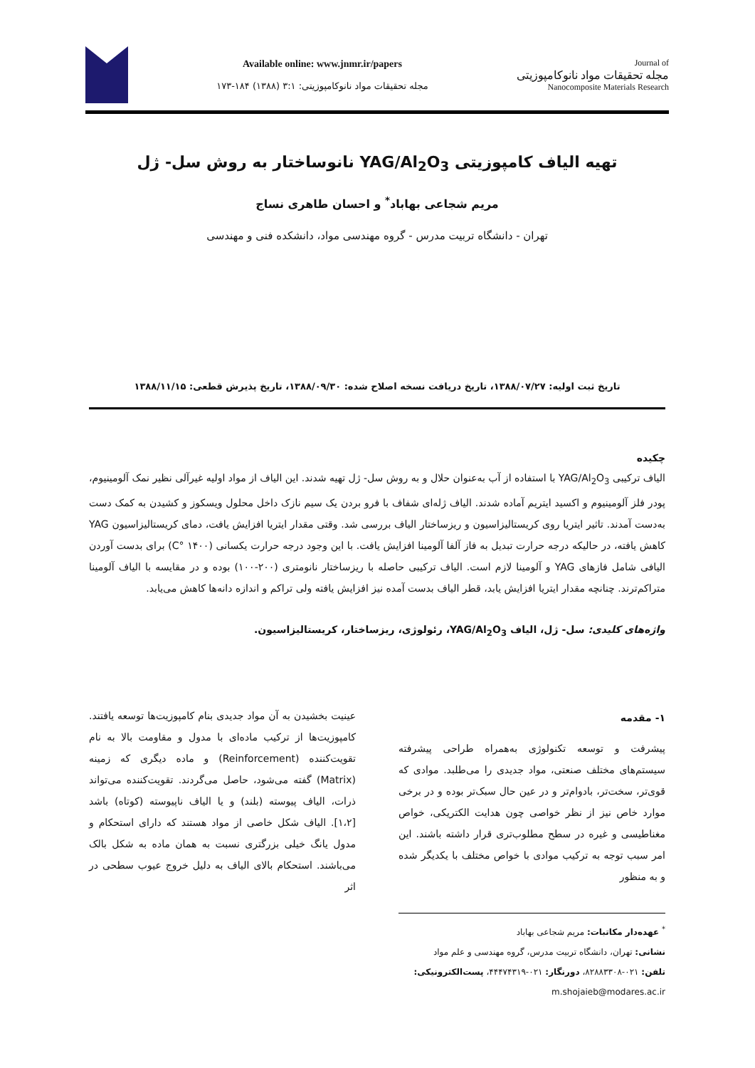Available online: www.jnmr.ir/papers
مجله تحقیقات مواد نانوکامپوزیتی: ۳:۱ (۱۳۸۸) ۱۸۴-۱۷۳
Journal of
مجله تحقیقات مواد نانوکامپوزیتی
Nanocomposite Materials Research
تهیه الیاف کامپوزیتی YAG/Al<sub>2</sub>O<sub>3</sub> نانوساختار به روش سل- ژل
مریم شجاعی بهاباد<sup>*</sup> و احسان طاهری نساج
تهران - دانشگاه تربیت مدرس - گروه مهندسی مواد، دانشکده فنی و مهندسی
تاریخ ثبت اولیه: ۱۳۸۸/۰۷/۲۷، تاریخ دریافت نسخه اصلاح شده: ۱۳۸۸/۰۹/۳۰، تاریخ پذیرش قطعی: ۱۳۸۸/۱۱/۱۵
چکیده
الیاف ترکیبی YAG/Al<sub>2</sub>O<sub>3</sub> با استفاده از آب به‌عنوان حلال و به روش سل- ژل تهیه شدند. این الیاف از مواد اولیه غیرآلی نظیر نمک آلومینیوم، پودر فلز آلومینیوم و اکسید ایتریم آماده شدند. الیاف ژله‌ای شفاف با فرو بردن یک سیم نازک داخل محلول ویسکوز و کشیدن به کمک دست به‌دست آمدند. تاثیر ایتریا روی کریستالیزاسیون و ریزساختار الیاف بررسی شد. وقتی مقدار ایتریا افزایش یافت، دمای کریستالیزاسیون YAG کاهش یافته، در حالیکه درجه حرارت تبدیل به فاز آلفا آلومینا افزایش یافت. با این وجود درجه حرارت یکسانی (۱۴۰۰ °C) برای بدست آوردن الیافی شامل فازهای YAG و آلومینا لازم است. الیاف ترکیبی حاصله با ریزساختار نانومتری (۲۰۰-۱۰۰) بوده و در مقایسه با الیاف آلومینا متراکم‌ترند. چنانچه مقدار ایتریا افزایش یابد، قطر الیاف بدست آمده نیز افزایش یافته ولی تراکم و اندازه دانه‌ها کاهش می‌یابد.
واژه‌های کلیدی: سل- ژل، الیاف YAG/Al<sub>2</sub>O<sub>3</sub>، رئولوژی، ریزساختار، کریستالیزاسیون.
۱- مقدمه
پیشرفت و توسعه تکنولوژی به‌همراه طراحی پیشرفته سیستم‌های مختلف صنعتی، مواد جدیدی را می‌طلبد. موادی که قوی‌تر، سخت‌تر، بادوام‌تر و در عین حال سبک‌تر بوده و در برخی موارد خاص نیز از نظر خواصی چون هدایت الکتریکی، خواص مغناطیسی و غیره در سطح مطلوب‌تری قرار داشته باشند. این امر سبب توجه به ترکیب موادی با خواص مختلف با یکدیگر شده و به منظور
عینیت بخشیدن به آن مواد جدیدی بنام کامپوزیت‌ها توسعه یافتند. کامپوزیت‌ها از ترکیب ماده‌ای با مدول و مقاومت بالا به نام تقویت‌کننده (Reinforcement) و ماده دیگری که زمینه (Matrix) گفته می‌شود، حاصل می‌گردند. تقویت‌کننده می‌تواند ذرات، الیاف پیوسته (بلند) و یا الیاف ناپیوسته (کوتاه) باشد [۱،۲]. الیاف شکل خاصی از مواد هستند که دارای استحکام و مدول یانگ خیلی بزرگتری نسبت به همان ماده به شکل بالک می‌باشند. استحکام بالای الیاف به دلیل خروج عیوب سطحی در اثر
<sup>*</sup> عهده‌دار مکاتبات: مریم شجاعی بهاباد
نشانی: تهران، دانشگاه تربیت مدرس، گروه مهندسی و علم مواد
تلفن: ۰۲۱-۸۲۸۸۳۳۰۸، دورنگار: ۰۲۱-۴۴۴۷۴۳۱۹، پست‌الکترونیکی: m.shojaieb@modares.ac.ir